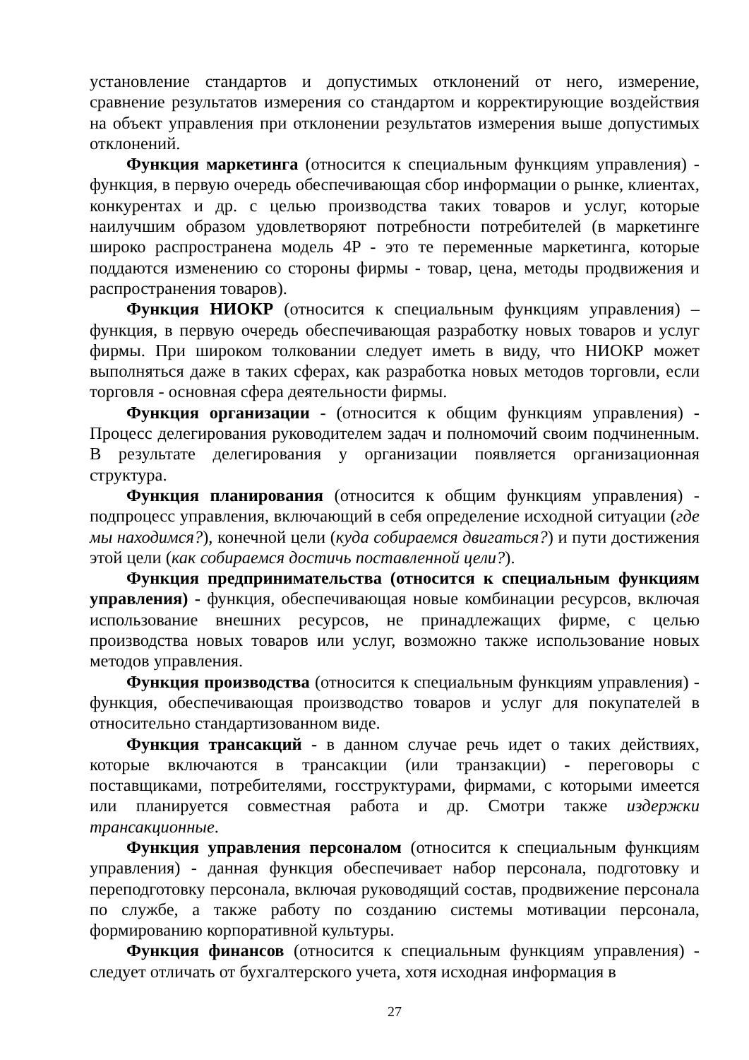установление стандартов и допустимых отклонений от него, измерение, сравнение результатов измерения со стандартом и корректирующие воздействия на объект управления при отклонении результатов измерения выше допустимых отклонений.
Функция маркетинга (относится к специальным функциям управления) - функция, в первую очередь обеспечивающая сбор информации о рынке, клиентах, конкурентах и др. с целью производства таких товаров и услуг, которые наилучшим образом удовлетворяют потребности потребителей (в маркетинге широко распространена модель 4P - это те переменные маркетинга, которые поддаются изменению со стороны фирмы - товар, цена, методы продвижения и распространения товаров).
Функция НИОКР (относится к специальным функциям управления) – функция, в первую очередь обеспечивающая разработку новых товаров и услуг фирмы. При широком толковании следует иметь в виду, что НИОКР может выполняться даже в таких сферах, как разработка новых методов торговли, если торговля - основная сфера деятельности фирмы.
Функция организации - (относится к общим функциям управления) - Процесс делегирования руководителем задач и полномочий своим подчиненным. В результате делегирования у организации появляется организационная структура.
Функция планирования (относится к общим функциям управления) - подпроцесс управления, включающий в себя определение исходной ситуации (где мы находимся?), конечной цели (куда собираемся двигаться?) и пути достижения этой цели (как собираемся достичь поставленной цели?).
Функция предпринимательства (относится к специальным функциям управления) - функция, обеспечивающая новые комбинации ресурсов, включая использование внешних ресурсов, не принадлежащих фирме, с целью производства новых товаров или услуг, возможно также использование новых методов управления.
Функция производства (относится к специальным функциям управления) - функция, обеспечивающая производство товаров и услуг для покупателей в относительно стандартизованном виде.
Функция трансакций - в данном случае речь идет о таких действиях, которые включаются в трансакции (или транзакции) - переговоры с поставщиками, потребителями, госструктурами, фирмами, с которыми имеется или планируется совместная работа и др. Смотри также издержки трансакционные.
Функция управления персоналом (относится к специальным функциям управления) - данная функция обеспечивает набор персонала, подготовку и переподготовку персонала, включая руководящий состав, продвижение персонала по службе, а также работу по созданию системы мотивации персонала, формированию корпоративной культуры.
Функция финансов (относится к специальным функциям управления) - следует отличать от бухгалтерского учета, хотя исходная информация в
27